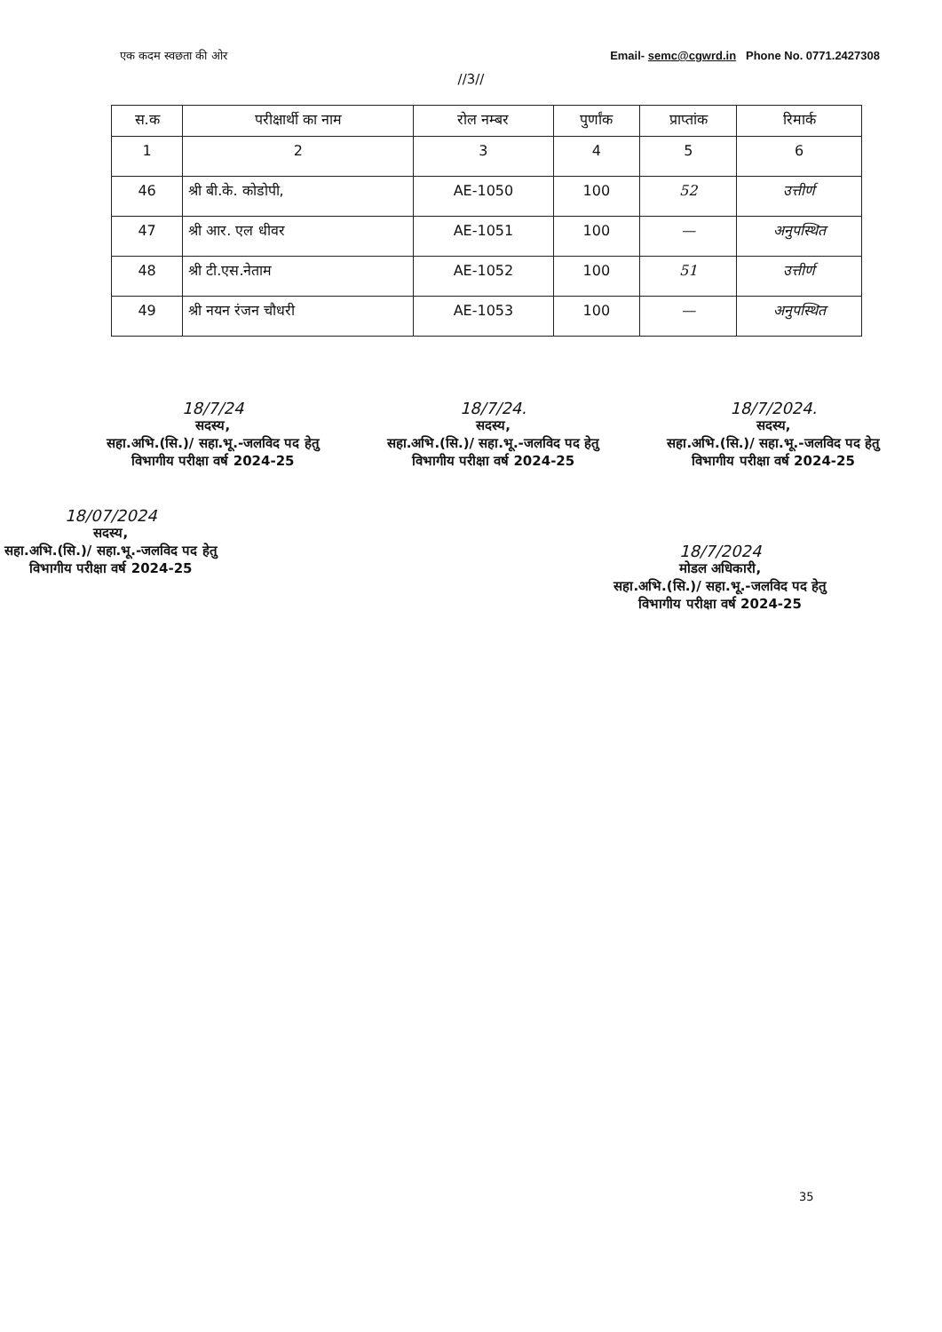एक कदम स्वछता की ओर Email- semc@cgwrd.in Phone No. 0771.2427308
//3//
| स.क | परीक्षार्थी का नाम | रोल नम्बर | पुर्णांक | प्राप्तांक | रिमार्क |
| --- | --- | --- | --- | --- | --- |
| 1 | 2 | 3 | 4 | 5 | 6 |
| 46 | श्री बी.के. कोडोपी, | AE-1050 | 100 | 52 | उत्तीर्ण |
| 47 | श्री आर. एल धीवर | AE-1051 | 100 | — | अनुपस्थित |
| 48 | श्री टी.एस.नेताम | AE-1052 | 100 | 51 | उत्तीर्ण |
| 49 | श्री नयन रंजन चौधरी | AE-1053 | 100 | — | अनुपस्थित |
18/7/24
सदस्य,
सहा.अभि.(सि.)/ सहा.भू.-जलविद पद हेतु
विभागीय परीक्षा वर्ष 2024-25
18/7/24.
सदस्य,
सहा.अभि.(सि.)/ सहा.भू.-जलविद पद हेतु
विभागीय परीक्षा वर्ष 2024-25
18/7/2024.
सदस्य,
सहा.अभि.(सि.)/ सहा.भू.-जलविद पद हेतु
विभागीय परीक्षा वर्ष 2024-25
18/07/2024
सदस्य,
सहा.अभि.(सि.)/ सहा.भू.-जलविद पद हेतु
विभागीय परीक्षा वर्ष 2024-25
18/7/2024
मोडल अधिकारी,
सहा.अभि.(सि.)/ सहा.भू.-जलविद पद हेतु
विभागीय परीक्षा वर्ष 2024-25
35